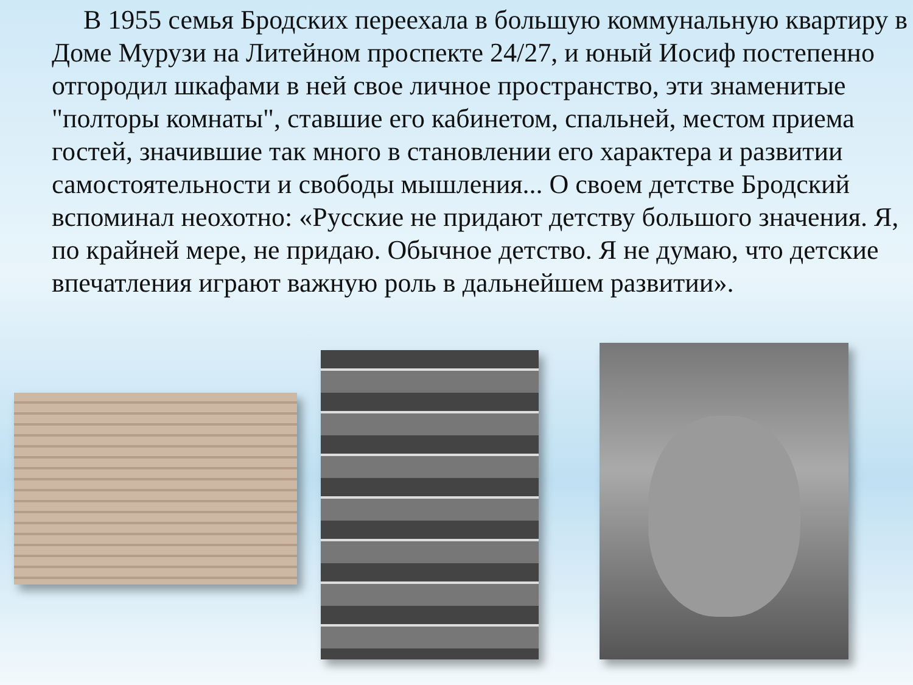В 1955 семья Бродских переехала в большую коммунальную квартиру в Доме Мурузи на Литейном проспекте 24/27, и юный Иосиф постепенно отгородил шкафами в ней свое личное пространство, эти знаменитые "полторы комнаты", ставшие его кабинетом, спальней, местом приема гостей, значившие так много в становлении его характера и развитии самостоятельности и свободы мышления... О своем детстве Бродский вспоминал неохотно: «Русские не придают детству большого значения. Я, по крайней мере, не придаю. Обычное детство. Я не думаю, что детские впечатления играют важную роль в дальнейшем развитии».